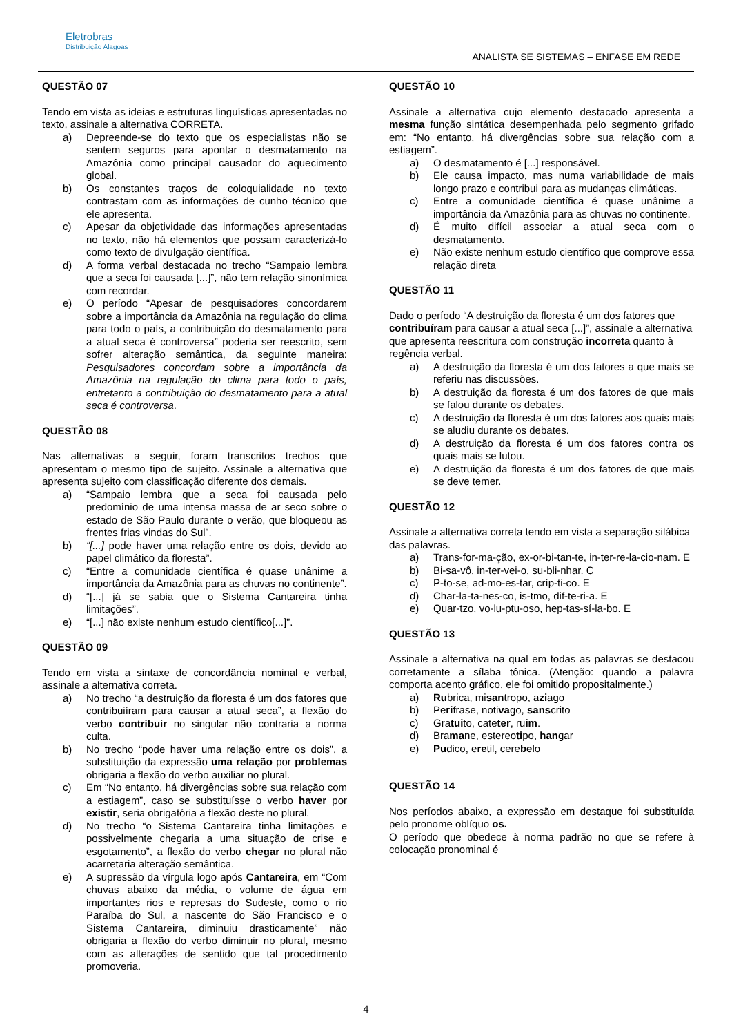Eletrobras
Distribuição Alagoas
ANALISTA SE SISTEMAS – ENFASE EM REDE
QUESTÃO 07
Tendo em vista as ideias e estruturas linguísticas apresentadas no texto, assinale a alternativa CORRETA.
a) Depreende-se do texto que os especialistas não se sentem seguros para apontar o desmatamento na Amazônia como principal causador do aquecimento global.
b) Os constantes traços de coloquialidade no texto contrastam com as informações de cunho técnico que ele apresenta.
c) Apesar da objetividade das informações apresentadas no texto, não há elementos que possam caracterizá-lo como texto de divulgação científica.
d) A forma verbal destacada no trecho “Sampaio lembra que a seca foi causada [...]”, não tem relação sinonímica com recordar.
e) O período “Apesar de pesquisadores concordarem sobre a importância da Amazônia na regulação do clima para todo o país, a contribuição do desmatamento para a atual seca é controversa” poderia ser reescrito, sem sofrer alteração semântica, da seguinte maneira: Pesquisadores concordam sobre a importância da Amazônia na regulação do clima para todo o país, entretanto a contribuição do desmatamento para a atual seca é controversa.
QUESTÃO 08
Nas alternativas a seguir, foram transcritos trechos que apresentam o mesmo tipo de sujeito. Assinale a alternativa que apresenta sujeito com classificação diferente dos demais.
a) “Sampaio lembra que a seca foi causada pelo predomínio de uma intensa massa de ar seco sobre o estado de São Paulo durante o verão, que bloqueou as frentes frias vindas do Sul”.
b) “[...] pode haver uma relação entre os dois, devido ao papel climático da floresta”.
c) “Entre a comunidade científica é quase unânime a importância da Amazônia para as chuvas no continente”.
d) “[...] já se sabia que o Sistema Cantareira tinha limitações”.
e) “[...] não existe nenhum estudo científico[...]”.
QUESTÃO 09
Tendo em vista a sintaxe de concordância nominal e verbal, assinale a alternativa correta.
a) No trecho “a destruição da floresta é um dos fatores que contribuiíram para causar a atual seca”, a flexão do verbo contribuir no singular não contraria a norma culta.
b) No trecho “pode haver uma relação entre os dois”, a substituição da expressão uma relação por problemas obrigaria a flexão do verbo auxiliar no plural.
c) Em “No entanto, há divergências sobre sua relação com a estiagem”, caso se substituísse o verbo haver por existir, seria obrigatória a flexão deste no plural.
d) No trecho “o Sistema Cantareira tinha limitações e possivelmente chegaria a uma situação de crise e esgotamento”, a flexão do verbo chegar no plural não acarretaria alteração semântica.
e) A supressão da vírgula logo após Cantareira, em “Com chuvas abaixo da média, o volume de água em importantes rios e represas do Sudeste, como o rio Paraíba do Sul, a nascente do São Francisco e o Sistema Cantareira, diminuiu drasticamente” não obrigaria a flexão do verbo diminuir no plural, mesmo com as alterações de sentido que tal procedimento promoveria.
QUESTÃO 10
Assinale a alternativa cujo elemento destacado apresenta a mesma função sintática desempenhada pelo segmento grifado em: “No entanto, há divergências sobre sua relação com a estiagem”.
a) O desmatamento é [...] responsável.
b) Ele causa impacto, mas numa variabilidade de mais longo prazo e contribui para as mudanças climáticas.
c) Entre a comunidade científica é quase unânime a importância da Amazônia para as chuvas no continente.
d) É muito difícil associar a atual seca com o desmatamento.
e) Não existe nenhum estudo científico que comprove essa relação direta
QUESTÃO 11
Dado o período “A destruição da floresta é um dos fatores que contribuíram para causar a atual seca [...]”, assinale a alternativa que apresenta reescritura com construção incorreta quanto à regência verbal.
a) A destruição da floresta é um dos fatores a que mais se referiu nas discussões.
b) A destruição da floresta é um dos fatores de que mais se falou durante os debates.
c) A destruição da floresta é um dos fatores aos quais mais se aludiu durante os debates.
d) A destruição da floresta é um dos fatores contra os quais mais se lutou.
e) A destruição da floresta é um dos fatores de que mais se deve temer.
QUESTÃO 12
Assinale a alternativa correta tendo em vista a separação silábica das palavras.
a) Trans-for-ma-ção, ex-or-bi-tan-te, in-ter-re-la-cio-nam. E
b) Bi-sa-vô, in-ter-vei-o, su-bli-nhar. C
c) P-to-se, ad-mo-es-tar, críp-ti-co. E
d) Char-la-ta-nes-co, is-tmo, dif-te-ri-a. E
e) Quar-tzo, vo-lu-ptu-oso, hep-tas-sí-la-bo. E
QUESTÃO 13
Assinale a alternativa na qual em todas as palavras se destacou corretamente a sílaba tônica. (Atenção: quando a palavra comporta acento gráfico, ele foi omitido propositalmente.)
a) Rubrica, misantropo, aziago
b) Perifrase, notivago, sanscrito
c) Gratuito, cateter, ruim.
d) Bramane, estereotipo, hangar
e) Pudico, eretil, cerebelo
QUESTÃO 14
Nos períodos abaixo, a expressão em destaque foi substituída pelo pronome oblíquo os.
O período que obedece à norma padrão no que se refere à colocação pronominal é
4